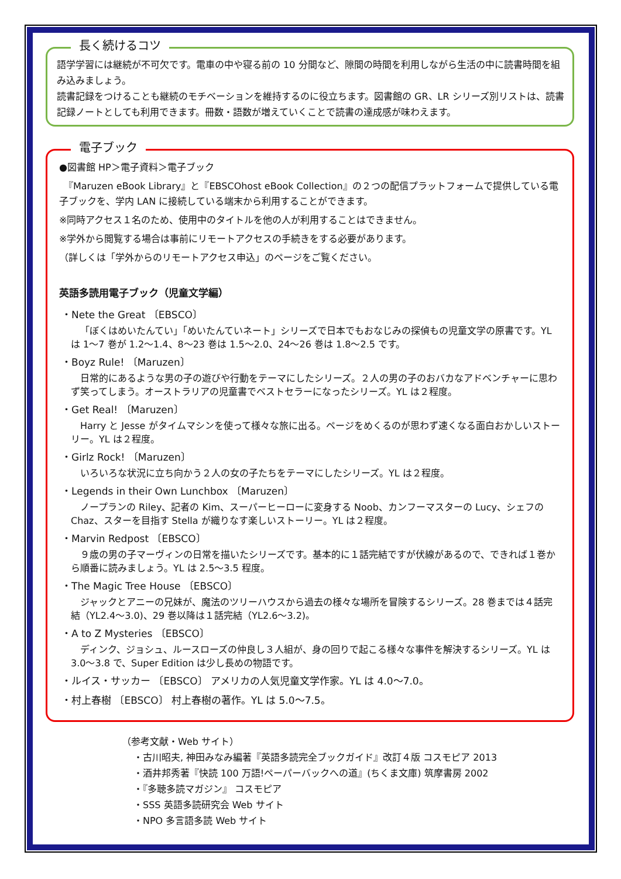長く続けるコツ
語学学習には継続が不可欠です。電車の中や寝る前の 10 分間など、隙間の時間を利用しながら生活の中に読書時間を組み込みましょう。
読書記録をつけることも継続のモチベーションを維持するのに役立ちます。図書館の GR、LR シリーズ別リストは、読書記録ノートとしても利用できます。冊数・語数が増えていくことで読書の達成感が味わえます。
電子ブック
●図書館 HP＞電子資料＞電子ブック
　『Maruzen eBook Library』と『EBSCOhost eBook Collection』の２つの配信プラットフォームで提供している電子ブックを、学内 LAN に接続している端末から利用することができます。
※同時アクセス１名のため、使用中のタイトルを他の人が利用することはできません。
※学外から閲覧する場合は事前にリモートアクセスの手続きをする必要があります。
（詳しくは「学外からのリモートアクセス申込」のページをご覧ください。
英語多読用電子ブック（児童文学編）
・Nete the Great 〔EBSCO〕
「ぼくはめいたんてい」「めいたんていネート」シリーズで日本でもおなじみの探偵もの児童文学の原書です。YL は 1～7 巻が 1.2～1.4、8～23 巻は 1.5～2.0、24～26 巻は 1.8～2.5 です。
・Boyz Rule! 〔Maruzen〕
日常的にあるような男の子の遊びや行動をテーマにしたシリーズ。２人の男の子のおバカなアドベンチャーに思わず笑ってしまう。オーストラリアの児童書でベストセラーになったシリーズ。YL は２程度。
・Get Real! 〔Maruzen〕
Harry と Jesse がタイムマシンを使って様々な旅に出る。ページをめくるのが思わず速くなる面白おかしいストーリー。YL は２程度。
・Girlz Rock! 〔Maruzen〕
いろいろな状況に立ち向かう２人の女の子たちをテーマにしたシリーズ。YL は２程度。
・Legends in their Own Lunchbox 〔Maruzen〕
ノープランの Riley、記者の Kim、スーパーヒーローに変身する Noob、カンフーマスターの Lucy、シェフの Chaz、スターを目指す Stella が織りなす楽しいストーリー。YL は２程度。
・Marvin Redpost 〔EBSCO〕
９歳の男の子マーヴィンの日常を描いたシリーズです。基本的に１話完結ですが伏線があるので、できれば１巻から順番に読みましょう。YL は 2.5～3.5 程度。
・The Magic Tree House 〔EBSCO〕
ジャックとアニーの兄妹が、魔法のツリーハウスから過去の様々な場所を冒険するシリーズ。28 巻までは４話完結（YL2.4～3.0)、29 巻以降は１話完結（YL2.6～3.2)。
・A to Z Mysteries 〔EBSCO〕
ディンク、ジョシュ、ルースローズの仲良し３人組が、身の回りで起こる様々な事件を解決するシリーズ。YL は 3.0～3.8 で、Super Edition は少し長めの物語です。
・ルイス・サッカー 〔EBSCO〕 アメリカの人気児童文学作家。YL は 4.0～7.0。
・村上春樹 〔EBSCO〕 村上春樹の著作。YL は 5.0～7.5。
（参考文献・Web サイト）
・古川昭夫, 神田みなみ編著『英語多読完全ブックガイド』改訂４版 コスモピア 2013
・酒井邦秀著『快読 100 万語!ペーパーバックへの道』(ちくま文庫) 筑摩書房 2002
・『多聴多読マガジン』 コスモピア
・SSS 英語多読研究会 Web サイト
・NPO 多言語多読 Web サイト